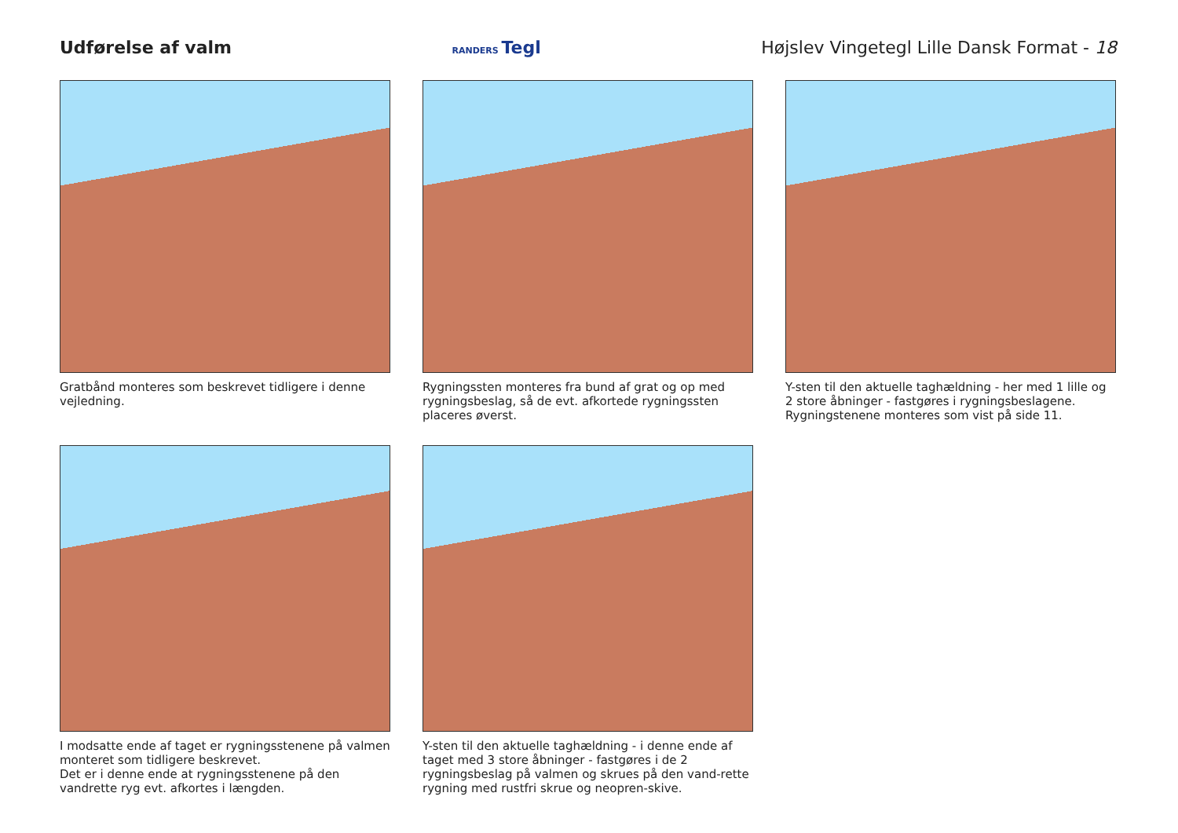Udførelse af valm
RANDERS Tegl
Højslev Vingetegl Lille Dansk Format - 18
Gratbånd monteres som beskrevet tidligere i denne vejledning.
Rygningssten monteres fra bund af grat og op med rygningsbeslag, så de evt. afkortede rygningssten placeres øverst.
Y-sten til den aktuelle taghældning - her med 1 lille og 2 store åbninger - fastgøres i rygningsbeslagene. Rygningstenene monteres som vist på side 11.
I modsatte ende af taget er rygningsstenene på valmen monteret som tidligere beskrevet.
Det er i denne ende at rygningsstenene på den vandrette ryg evt. afkortes i længden.
Y-sten til den aktuelle taghældning - i denne ende af taget med 3 store åbninger - fastgøres i de 2 rygningsbeslag på valmen og skrues på den vand-rette rygning med rustfri skrue og neopren-skive.